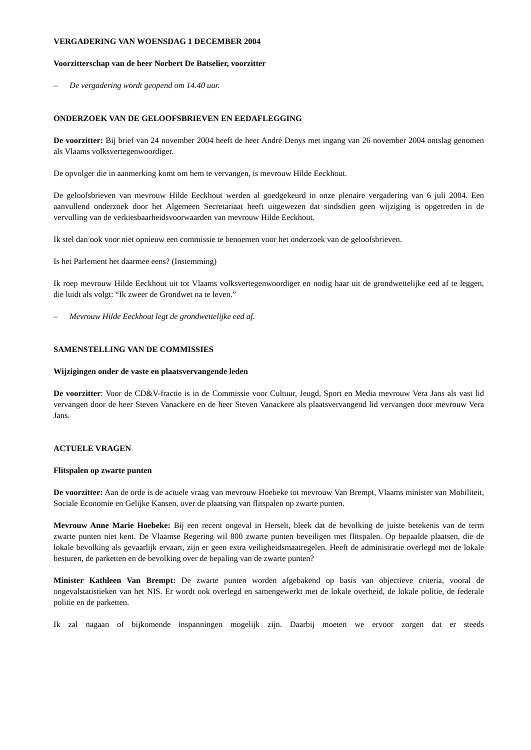VERGADERING VAN WOENSDAG 1 DECEMBER 2004
Voorzitterschap van de heer Norbert De Batselier, voorzitter
– De vergadering wordt geopend om 14.40 uur.
ONDERZOEK VAN DE GELOOFSBRIEVEN EN EEDAFLEGGING
De voorzitter: Bij brief van 24 november 2004 heeft de heer André Denys met ingang van 26 november 2004 ontslag genomen als Vlaams volksvertegenwoordiger.
De opvolger die in aanmerking komt om hem te vervangen, is mevrouw Hilde Eeckhout.
De geloofsbrieven van mevrouw Hilde Eeckhout werden al goedgekeurd in onze plenaire vergadering van 6 juli 2004. Een aanvullend onderzoek door het Algemeen Secretariaat heeft uitgewezen dat sindsdien geen wijziging is opgetreden in de vervulling van de verkiesbaarheidsvoorwaarden van mevrouw Hilde Eeckhout.
Ik stel dan ook voor niet opnieuw een commissie te benoemen voor het onderzoek van de geloofsbrieven.
Is het Parlement het daarmee eens? (Instemming)
Ik roep mevrouw Hilde Eeckhout uit tot Vlaams volksvertegenwoordiger en nodig haar uit de grondwettelijke eed af te leggen, die luidt als volgt: “Ik zweer de Grondwet na te leven.”
– Mevrouw Hilde Eeckhout legt de grondwettelijke eed af.
SAMENSTELLING VAN DE COMMISSIES
Wijzigingen onder de vaste en plaatsvervangende leden
De voorzitter: Voor de CD&V-fractie is in de Commissie voor Cultuur, Jeugd, Sport en Media mevrouw Vera Jans als vast lid vervangen door de heer Steven Vanackere en de heer Steven Vanackere als plaatsvervangend lid vervangen door mevrouw Vera Jans.
ACTUELE VRAGEN
Flitspalen op zwarte punten
De voorzitter: Aan de orde is de actuele vraag van mevrouw Hoebeke tot mevrouw Van Brempt, Vlaams minister van Mobiliteit, Sociale Economie en Gelijke Kansen, over de plaatsing van flitspalen op zwarte punten.
Mevrouw Anne Marie Hoebeke: Bij een recent ongeval in Herselt, bleek dat de bevolking de juiste betekenis van de term zwarte punten niet kent. De Vlaamse Regering wil 800 zwarte punten beveiligen met flitspalen. Op bepaalde plaatsen, die de lokale bevolking als gevaarlijk ervaart, zijn er geen extra veiligheidsmaatregelen. Heeft de administratie overlegd met de lokale besturen, de parketten en de bevolking over de bepaling van de zwarte punten?
Minister Kathleen Van Brempt: De zwarte punten worden afgebakend op basis van objectieve criteria, vooral de ongevalstatistieken van het NIS. Er wordt ook overlegd en samengewerkt met de lokale overheid, de lokale politie, de federale politie en de parketten.
Ik zal nagaan of bijkomende inspanningen mogelijk zijn. Daarbij moeten we ervoor zorgen dat er steeds